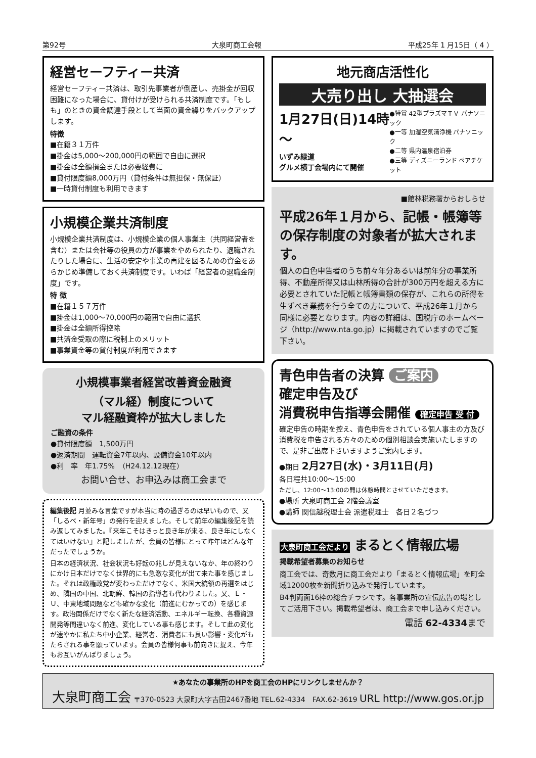第92号 大泉町商工会報 平成25年 1 月15日（ 4 ）
経営セーフティー共済
経営セーフティー共済は、取引先事業者が倒産し、売掛金が回収困難になった場合に、貸付けが受けられる共済制度です。「もしも」のときの資金調達手段として当面の資金繰りをバックアップします。
特徴
■在籍３１万件
■掛金は5,000～200,000円の範囲で自由に選択
■掛金は全額損金または必要経費に
■貸付限度額8,000万円（貸付条件は無担保・無保証）
■一時貸付制度も利用できます
小規模企業共済制度
小規模企業共済制度は、小規模企業の個人事業主（共同経営者を含む）または会社等の役員の方が事業をやめられたり、退職されたりした場合に、生活の安定や事業の再建を図るための資金をあらかじめ準備しておく共済制度です。いわば「経営者の退職金制度」です。
特 徴
■在籍１５７万件
■掛金は1,000～70,000円の範囲で自由に選択
■掛金は全額所得控除
■共済金受取の際に税制上のメリット
■事業資金等の貸付制度が利用できます
小規模事業者経営改善資金融資
（マル経）制度について
マル経融資枠が拡大しました
ご融資の条件
●貸付限度額　1,500万円
●返済期間　運転資金7年以内、設備資金10年以内
●利　率　年1.75%　（H24.12.12現在）
お問い合せ、お申込みは商工会まで
編集後記 月並みな言葉ですが本当に時の過ぎるのは早いもので、又「しるべ・新年号」の発行を迎えました。そして前年の編集後記を読み返してみました。『来年こそはきっと良き年が来る、良き年にしなくてはいけない』と記しましたが、会員の皆様にとって昨年はどんな年だったでしょうか。
日本の経済状況、社会状況も好転の兆しが見えないなか、年の終わりにかけ日本だけでなく世界的にも急激な変化が出て来た事を感じました。それは政権政党が変わっただけでなく、米国大統領の再選をはじめ、隣国の中国、北朝鮮、韓国の指導者も代わりました。又、Ｅ・Ｕ、中東地域問題なども確かな変化（前進にむかっての）を感じます。政治関係だけでなく新たな経済活動、エネルギー転換、各種資源開発等間違いなく前進、変化している事も感じます。そして此の変化が速やかに私たち中小企業、経営者、消費者にも良い影響・変化がもたらされる事を願っています。会員の皆様何事も前向きに捉え、今年もお互いがんばりましょう。
地元商店活性化
大売り出し 大抽選会
1月27日(日)14時～
いずみ緑道
グルメ横丁会場内にて開催
●特賞 42型プラズマＴＶ パナソニック
●一等 加湿空気清浄機 パナソニック
●二等 県内温泉宿泊券
●三等 ディズニーランド ペアチケット
■館林税務署からおしらせ
平成26年１月から、記帳・帳簿等の保存制度の対象者が拡大されます。
個人の白色申告者のうち前々年分あるいは前年分の事業所得、不動産所得又は山林所得の合計が300万円を超える方に必要とされていた記帳と帳簿書類の保存が、これらの所得を生ずべき業務を行う全ての方について、平成26年１月から同様に必要となります。内容の詳細は、国税庁のホームページ（http://www.nta.go.jp）に掲載されていますのでご覧下さい。
青色申告者の決算 ご案内
確定申告及び
消費税申告指導会開催 確定申告 受 付
確定申告の時期を控え、青色申告をされている個人事主の方及び消費税を申告される方々のための個別相談会実施いたしますので、是非ご出席下さいますようご案内します。
●期日 2月27日(水)・3月11日(月)
各日程共10:00～15:00
ただし、12:00～13:00の間は休憩時間とさせていただきます。
●場所 大泉町商工会 2階会議室
●講師 関信越税理士会 派遣税理士　各日２名づつ
大泉町商工会だより まるとく情報広場
掲載希望者募集のお知らせ
商工会では、奇数月に商工会だより「まるとく情報広場」を町全域12000枚を新聞折り込みで発行しています。
B4判両面16枠の総合チラシです。各事業所の宣伝広告の場としてご活用下さい。掲載希望者は、商工会まで申し込みください。
電話 62-4334まで
★あなたの事業所のHPを商工会のHPにリンクしませんか？
大泉町商工会 〒370-0523 大泉町大字吉田2467番地 TEL.62-4334　FAX.62-3619 URL http://www.gos.or.jp